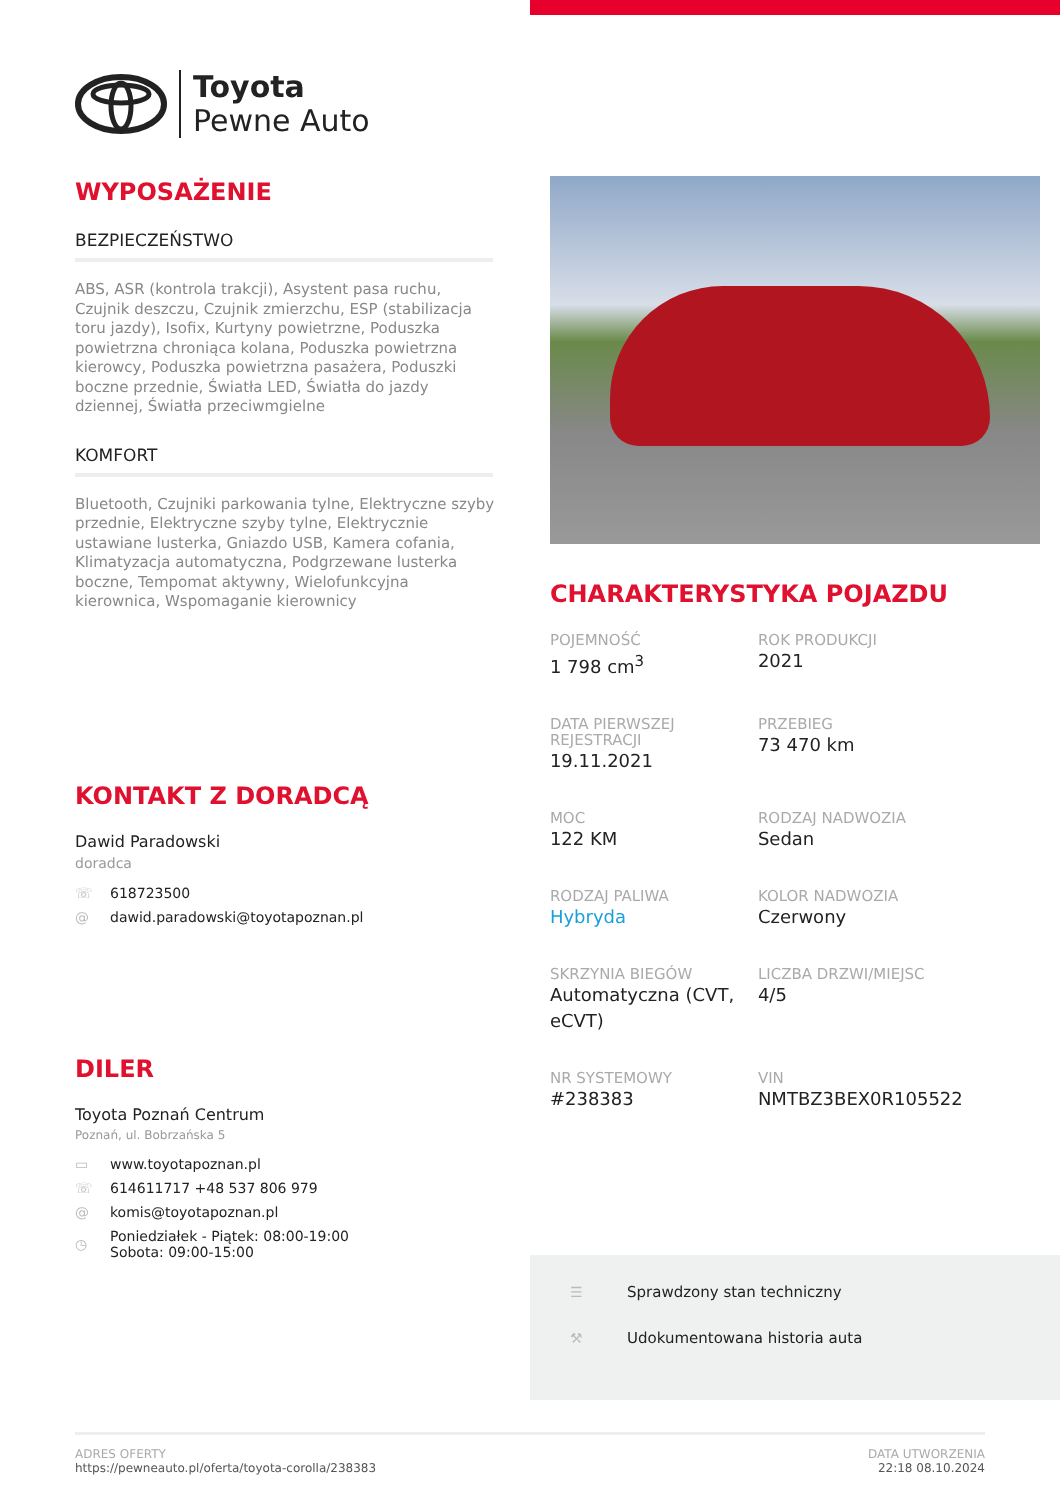Toyota
Pewne Auto
WYPOSAŻENIE
BEZPIECZEŃSTWO
ABS, ASR (kontrola trakcji), Asystent pasa ruchu, Czujnik deszczu, Czujnik zmierzchu, ESP (stabilizacja toru jazdy), Isofix, Kurtyny powietrzne, Poduszka powietrzna chroniąca kolana, Poduszka powietrzna kierowcy, Poduszka powietrzna pasażera, Poduszki boczne przednie, Światła LED, Światła do jazdy dziennej, Światła przeciwmgielne
KOMFORT
Bluetooth, Czujniki parkowania tylne, Elektryczne szyby przednie, Elektryczne szyby tylne, Elektrycznie ustawiane lusterka, Gniazdo USB, Kamera cofania, Klimatyzacja automatyczna, Podgrzewane lusterka boczne, Tempomat aktywny, Wielofunkcyjna kierownica, Wspomaganie kierownicy
KONTAKT Z DORADCĄ
Dawid Paradowski
doradca
☏ 618723500
@ dawid.paradowski@toyotapoznan.pl
DILER
Toyota Poznań Centrum
Poznań, ul. Bobrzańska 5
▭ www.toyotapoznan.pl
☏ 614611717 +48 537 806 979
@ komis@toyotapoznan.pl
◷ Poniedziałek - Piątek: 08:00-19:00
Sobota: 09:00-15:00
CHARAKTERYSTYKA POJAZDU
POJEMNOŚĆ
1 798 cm<sup>3</sup>
ROK PRODUKCJI
2021
DATA PIERWSZEJ REJESTRACJI
19.11.2021
PRZEBIEG
73 470 km
MOC
122 KM
RODZAJ NADWOZIA
Sedan
RODZAJ PALIWA
Hybryda
KOLOR NADWOZIA
Czerwony
SKRZYNIA BIEGÓW
Automatyczna (CVT, eCVT)
LICZBA DRZWI/MIEJSC
4/5
NR SYSTEMOWY
#238383
VIN
NMTBZ3BEX0R105522
☰ Sprawdzony stan techniczny
⚒ Udokumentowana historia auta
ADRES OFERTY
https://pewneauto.pl/oferta/toyota-corolla/238383
DATA UTWORZENIA
22:18 08.10.2024